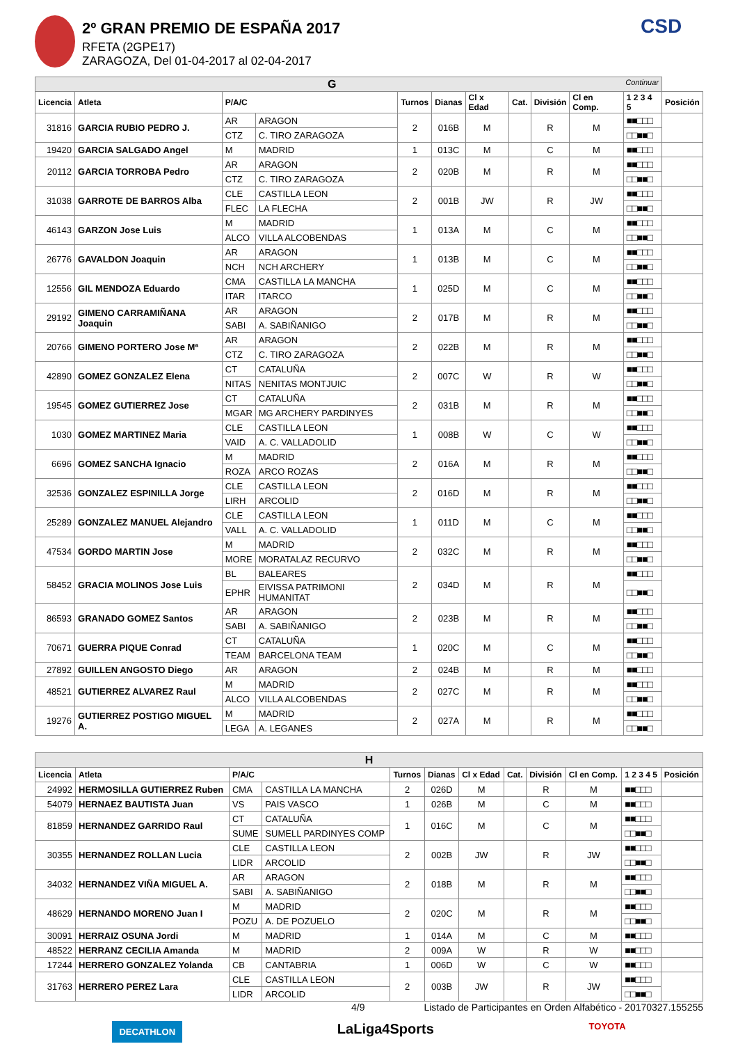2º GRAN PREMIO DE ESPAÑA 2017
RFETA (2GPE17)
ZARAGOZA, Del 01-04-2017 al 02-04-2017
CSD
| G Continuar | | | | | | | | | | | |
| Licencia | Atleta | P/A/C | | Turnos | Dianas | Cl x Edad | Cat. | División | Cl en Comp. | 1 2 3 4 5 | Posición |
| 31816 | GARCIA RUBIO PEDRO J. | AR | ARAGON | 2 | 016B | M | | R | M | ■■□□□ | |
| | | CTZ | C. TIRO ZARAGOZA | | | | | | | □□■■□ | |
| 19420 | GARCIA SALGADO Angel | M | MADRID | 1 | 013C | M | | C | M | ■■□□□ | |
| 20112 | GARCIA TORROBA Pedro | AR | ARAGON | 2 | 020B | M | | R | M | ■■□□□ | |
| | | CTZ | C. TIRO ZARAGOZA | | | | | | | □□■■□ | |
| 31038 | GARROTE DE BARROS Alba | CLE | CASTILLA LEON | 2 | 001B | JW | | R | JW | ■■□□□ | |
| | | FLEC | LA FLECHA | | | | | | | □□■■□ | |
| 46143 | GARZON Jose Luis | M | MADRID | 1 | 013A | M | | C | M | ■■□□□ | |
| | | ALCO | VILLA ALCOBENDAS | | | | | | | □□■■□ | |
| 26776 | GAVALDON Joaquin | AR | ARAGON | 1 | 013B | M | | C | M | ■■□□□ | |
| | | NCH | NCH ARCHERY | | | | | | | □□■■□ | |
| 12556 | GIL MENDOZA Eduardo | CMA | CASTILLA LA MANCHA | 1 | 025D | M | | C | M | ■■□□□ | |
| | | ITAR | ITARCO | | | | | | | □□■■□ | |
| 29192 | GIMENO CARRAMIÑANA Joaquin | AR | ARAGON | 2 | 017B | M | | R | M | ■■□□□ | |
| | | SABI | A. SABIÑANIGO | | | | | | | □□■■□ | |
| 20766 | GIMENO PORTERO Jose Mª | AR | ARAGON | 2 | 022B | M | | R | M | ■■□□□ | |
| | | CTZ | C. TIRO ZARAGOZA | | | | | | | □□■■□ | |
| 42890 | GOMEZ GONZALEZ Elena | CT | CATALUÑA | 2 | 007C | W | | R | W | ■■□□□ | |
| | | NITAS | NENITAS MONTJUIC | | | | | | | □□■■□ | |
| 19545 | GOMEZ GUTIERREZ Jose | CT | CATALUÑA | 2 | 031B | M | | R | M | ■■□□□ | |
| | | MGAR | MG ARCHERY PARDINYES | | | | | | | □□■■□ | |
| 1030 | GOMEZ MARTINEZ Maria | CLE | CASTILLA LEON | 1 | 008B | W | | C | W | ■■□□□ | |
| | | VAID | A. C. VALLADOLID | | | | | | | □□■■□ | |
| 6696 | GOMEZ SANCHA Ignacio | M | MADRID | 2 | 016A | M | | R | M | ■■□□□ | |
| | | ROZA | ARCO ROZAS | | | | | | | □□■■□ | |
| 32536 | GONZALEZ ESPINILLA Jorge | CLE | CASTILLA LEON | 2 | 016D | M | | R | M | ■■□□□ | |
| | | LIRH | ARCOLID | | | | | | | □□■■□ | |
| 25289 | GONZALEZ MANUEL Alejandro | CLE | CASTILLA LEON | 1 | 011D | M | | C | M | ■■□□□ | |
| | | VALL | A. C. VALLADOLID | | | | | | | □□■■□ | |
| 47534 | GORDO MARTIN Jose | M | MADRID | 2 | 032C | M | | R | M | ■■□□□ | |
| | | MORE | MORATALAZ RECURVO | | | | | | | □□■■□ | |
| 58452 | GRACIA MOLINOS Jose Luis | BL | BALEARES | 2 | 034D | M | | R | M | ■■□□□ | |
| | | EPHR | EIVISSA PATRIMONI HUMANITAT | | | | | | | □□■■□ | |
| 86593 | GRANADO GOMEZ Santos | AR | ARAGON | 2 | 023B | M | | R | M | ■■□□□ | |
| | | SABI | A. SABIÑANIGO | | | | | | | □□■■□ | |
| 70671 | GUERRA PIQUE Conrad | CT | CATALUÑA | 1 | 020C | M | | C | M | ■■□□□ | |
| | | TEAM | BARCELONA TEAM | | | | | | | □□■■□ | |
| 27892 | GUILLEN ANGOSTO Diego | AR | ARAGON | 2 | 024B | M | | R | M | ■■□□□ | |
| 48521 | GUTIERREZ ALVAREZ Raul | M | MADRID | 2 | 027C | M | | R | M | ■■□□□ | |
| | | ALCO | VILLA ALCOBENDAS | | | | | | | □□■■□ | |
| 19276 | GUTIERREZ POSTIGO MIGUEL A. | M | MADRID | 2 | 027A | M | | R | M | ■■□□□ | |
| | | LEGA | A. LEGANES | | | | | | | □□■■□ | |
| H | | | | | | | | | | | |
| Licencia | Atleta | P/A/C | | Turnos | Dianas | Cl x Edad | Cat. | División | Cl en Comp. | 1 2 3 4 5 | Posición |
| 24992 | HERMOSILLA GUTIERREZ Ruben | CMA | CASTILLA LA MANCHA | 2 | 026D | M | | R | M | ■■□□□ | |
| 54079 | HERNAEZ BAUTISTA Juan | VS | PAIS VASCO | 1 | 026B | M | | C | M | ■■□□□ | |
| 81859 | HERNANDEZ GARRIDO Raul | CT | CATALUÑA | 1 | 016C | M | | C | M | ■■□□□ | |
| | | SUME | SUMELL PARDINYES COMP | | | | | | | □□■■□ | |
| 30355 | HERNANDEZ ROLLAN Lucia | CLE | CASTILLA LEON | 2 | 002B | JW | | R | JW | ■■□□□ | |
| | | LIDR | ARCOLID | | | | | | | □□■■□ | |
| 34032 | HERNANDEZ VIÑA MIGUEL A. | AR | ARAGON | 2 | 018B | M | | R | M | ■■□□□ | |
| | | SABI | A. SABIÑANIGO | | | | | | | □□■■□ | |
| 48629 | HERNANDO MORENO Juan I | M | MADRID | 2 | 020C | M | | R | M | ■■□□□ | |
| | | POZU | A. DE POZUELO | | | | | | | □□■■□ | |
| 30091 | HERRAIZ OSUNA Jordi | M | MADRID | 1 | 014A | M | | C | M | ■■□□□ | |
| 48522 | HERRANZ CECILIA Amanda | M | MADRID | 2 | 009A | W | | R | W | ■■□□□ | |
| 17244 | HERRERO GONZALEZ Yolanda | CB | CANTABRIA | 1 | 006D | W | | C | W | ■■□□□ | |
| 31763 | HERRERO PEREZ Lara | CLE | CASTILLA LEON | 2 | 003B | JW | | R | JW | ■■□□□ | |
| | | LIDR | ARCOLID | | | | | | | □□■■□ | |
4/9 Listado de Participantes en Orden Alfabético - 20170327.155255
DECATHLON LaLiga4Sports TOYOTA